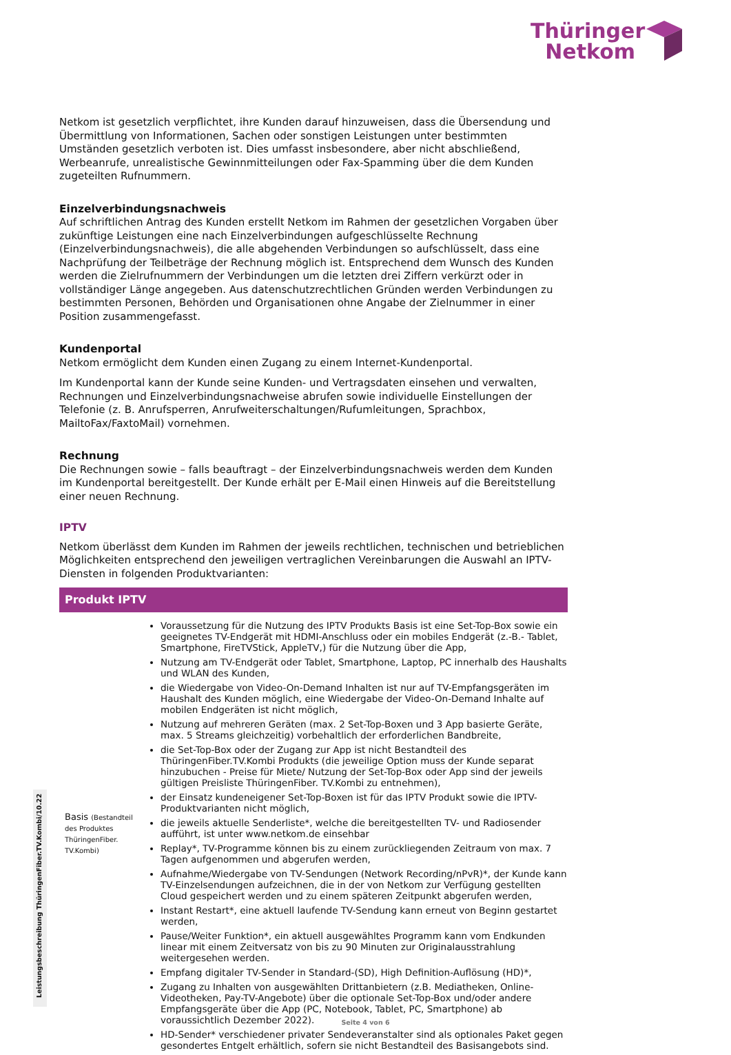Thüringer
Netkom
Netkom ist gesetzlich verpflichtet, ihre Kunden darauf hinzuweisen, dass die Übersendung und Übermittlung von Informationen, Sachen oder sonstigen Leistungen unter bestimmten Umständen gesetzlich verboten ist. Dies umfasst insbesondere, aber nicht abschließend, Werbeanrufe, unrealistische Gewinnmitteilungen oder Fax-Spamming über die dem Kunden zugeteilten Rufnummern.
Einzelverbindungsnachweis
Auf schriftlichen Antrag des Kunden erstellt Netkom im Rahmen der gesetzlichen Vorgaben über zukünftige Leistungen eine nach Einzelverbindungen aufgeschlüsselte Rechnung (Einzelverbindungsnachweis), die alle abgehenden Verbindungen so aufschlüsselt, dass eine Nachprüfung der Teilbeträge der Rechnung möglich ist. Entsprechend dem Wunsch des Kunden werden die Zielrufnummern der Verbindungen um die letzten drei Ziffern verkürzt oder in vollständiger Länge angegeben. Aus datenschutzrechtlichen Gründen werden Verbindungen zu bestimmten Personen, Behörden und Organisationen ohne Angabe der Zielnummer in einer Position zusammengefasst.
Kundenportal
Netkom ermöglicht dem Kunden einen Zugang zu einem Internet-Kundenportal.
Im Kundenportal kann der Kunde seine Kunden- und Vertragsdaten einsehen und verwalten, Rechnungen und Einzelverbindungsnachweise abrufen sowie individuelle Einstellungen der Telefonie (z. B. Anruf­sperren, Anrufweiterschaltungen/Rufumleitungen, Sprachbox, MailtoFax/FaxtoMail) vornehmen.
Rechnung
Die Rechnungen sowie – falls beauftragt – der Einzelverbindungsnachweis werden dem Kunden im Kundenportal bereitgestellt. Der Kunde erhält per E-Mail einen Hinweis auf die Bereitstellung einer neuen Rechnung.
IPTV
Netkom überlässt dem Kunden im Rahmen der jeweils rechtlichen, technischen und betrieblichen Möglichkeiten entsprechend den jeweiligen vertraglichen Vereinbarungen die Auswahl an IPTV-Diensten in folgenden Produktvarianten:
| Produkt IPTV | |
| --- | --- |
| Basis (Bestandteil des Produktes ThüringenFiber. TV.Kombi) | Voraussetzung für die Nutzung des IPTV Produkts Basis ist eine Set-Top-Box sowie ein geeignetes TV-Endgerät mit HDMI-Anschluss oder ein mobiles Endgerät (z.-B.- Tablet, Smartphone, FireTVStick, AppleTV,) für die Nutzung über die App, Nutzung am TV-Endgerät oder Tablet, Smartphone, Laptop, PC innerhalb des Haushalts und WLAN des Kunden, die Wiedergabe von Video-On-Demand Inhalten ist nur auf TV-Empfangsgeräten im Haushalt des Kunden möglich, eine Wiedergabe der Video-On-Demand Inhalte auf mobilen Endgeräten ist nicht möglich, Nutzung auf mehreren Geräten (max. 2 Set-Top-Boxen und 3 App basierte Geräte, max. 5 Streams gleichzeitig) vorbehaltlich der erforderlichen Bandbreite, die Set-Top-Box oder der Zugang zur App ist nicht Bestandteil des ThüringenFiber.TV.Kombi Produkts (die jeweilige Option muss der Kunde separat hinzubuchen - Preise für Miete/ Nutzung der Set-Top-Box oder App sind der jeweils gültigen Preisliste ThüringenFiber. TV.Kombi zu entnehmen), der Einsatz kundeneigener Set-Top-Boxen ist für das IPTV Produkt sowie die IPTV-Produktvarianten nicht möglich, die jeweils aktuelle Senderliste*, welche die bereitgestellten TV- und Radiosender aufführt, ist unter www.netkom.de einsehbar Replay*, TV-Programme können bis zu einem zurückliegenden Zeitraum von max. 7 Tagen aufgenommen und abgerufen werden, Aufnahme/Wiedergabe von TV-Sendungen (Network Recording/nPvR)*, der Kunde kann TV-Einzelsendungen aufzeichnen, die in der von Netkom zur Verfügung gestellten Cloud gespeichert werden und zu einem späteren Zeitpunkt abgerufen werden, Instant Restart*, eine aktuell laufende TV-Sendung kann erneut von Beginn gestartet werden, Pause/Weiter Funktion*, ein aktuell ausgewähltes Programm kann vom Endkunden linear mit einem Zeitversatz von bis zu 90 Minuten zur Originalausstrahlung weitergesehen werden. Empfang digitaler TV-Sender in Standard-(SD), High Definition-Auflösung (HD)*, Zugang zu Inhalten von ausgewählten Drittanbietern (z.B. Mediatheken, Online-Videotheken, Pay-TV-Angebote) über die optionale Set-Top-Box und/oder andere Empfangsgeräte über die App (PC, Notebook, Tablet, PC, Smartphone) ab voraussichtlich Dezember 2022). HD-Sender* verschiedener privater Sendeveranstalter sind als optionales Paket gegen gesondertes Entgelt erhältlich, sofern sie nicht Bestandteil des Basisangebots sind. |
Leistungsbeschreibung ThüringenFiber.TV.Kombi/10.22
Seite 4 von 6